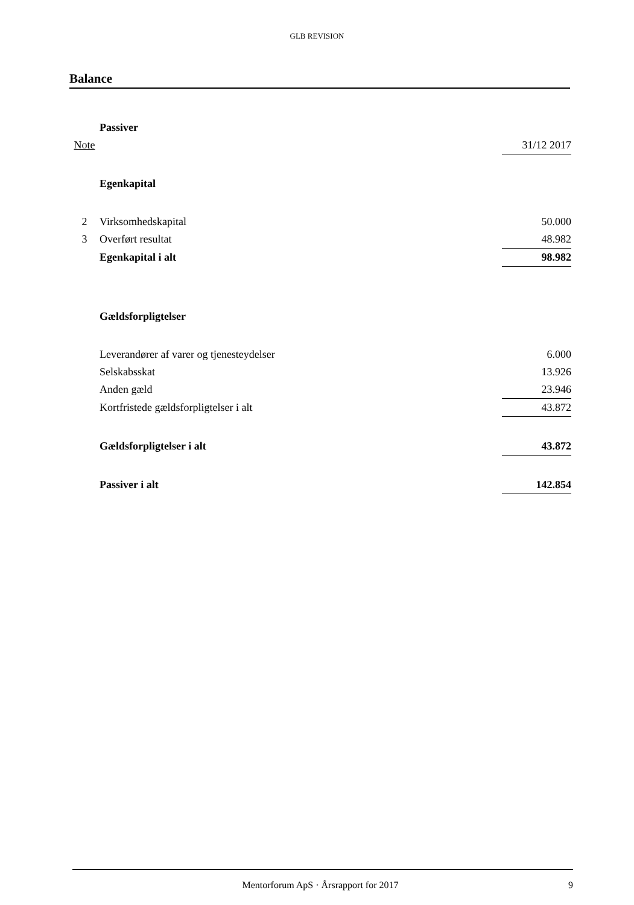GLB REVISION
Balance
| | Passiver | |
| Note | | 31/12 2017 |
| | Egenkapital | |
| 2 | Virksomhedskapital | 50.000 |
| 3 | Overført resultat | 48.982 |
| | Egenkapital i alt | 98.982 |
| | Gældsforpligtelser | |
| | Leverandører af varer og tjenesteydelser | 6.000 |
| | Selskabsskat | 13.926 |
| | Anden gæld | 23.946 |
| | Kortfristede gældsforpligtelser i alt | 43.872 |
| | Gældsforpligtelser i alt | 43.872 |
| | Passiver i alt | 142.854 |
Mentorforum ApS · Årsrapport for 2017 9